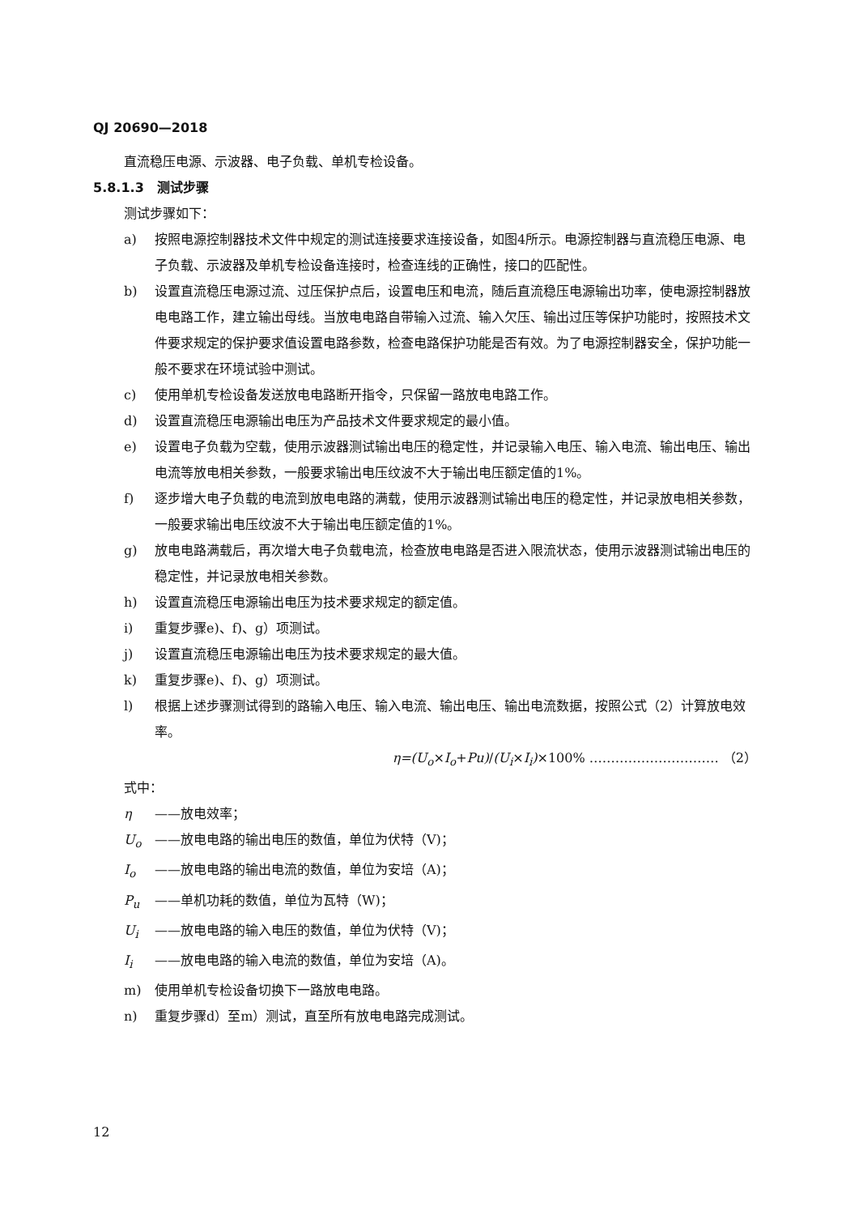QJ 20690—2018
直流稳压电源、示波器、电子负载、单机专检设备。
5.8.1.3　测试步骤
测试步骤如下：
a) 按照电源控制器技术文件中规定的测试连接要求连接设备，如图4所示。电源控制器与直流稳压电源、电子负载、示波器及单机专检设备连接时，检查连线的正确性，接口的匹配性。
b) 设置直流稳压电源过流、过压保护点后，设置电压和电流，随后直流稳压电源输出功率，使电源控制器放电电路工作，建立输出母线。当放电电路自带输入过流、输入欠压、输出过压等保护功能时，按照技术文件要求规定的保护要求值设置电路参数，检查电路保护功能是否有效。为了电源控制器安全，保护功能一般不要求在环境试验中测试。
c) 使用单机专检设备发送放电电路断开指令，只保留一路放电电路工作。
d) 设置直流稳压电源输出电压为产品技术文件要求规定的最小值。
e) 设置电子负载为空载，使用示波器测试输出电压的稳定性，并记录输入电压、输入电流、输出电压、输出电流等放电相关参数，一般要求输出电压纹波不大于输出电压额定值的1%。
f) 逐步增大电子负载的电流到放电电路的满载，使用示波器测试输出电压的稳定性，并记录放电相关参数，一般要求输出电压纹波不大于输出电压额定值的1%。
g) 放电电路满载后，再次增大电子负载电流，检查放电电路是否进入限流状态，使用示波器测试输出电压的稳定性，并记录放电相关参数。
h) 设置直流稳压电源输出电压为技术要求规定的额定值。
i) 重复步骤e)、f)、g）项测试。
j) 设置直流稳压电源输出电压为技术要求规定的最大值。
k) 重复步骤e)、f)、g）项测试。
l) 根据上述步骤测试得到的路输入电压、输入电流、输出电压、输出电流数据，按照公式（2）计算放电效率。
η=(U<sub>o</sub>×I<sub>o</sub>+Pu)/(U<sub>i</sub>×I<sub>i</sub>)×100% ………………………… （2）
式中：
η ——放电效率；
U<sub>o</sub> ——放电电路的输出电压的数值，单位为伏特（V)；
I<sub>o</sub> ——放电电路的输出电流的数值，单位为安培（A)；
P<sub>u</sub> ——单机功耗的数值，单位为瓦特（W)；
U<sub>i</sub> ——放电电路的输入电压的数值，单位为伏特（V)；
I<sub>i</sub> ——放电电路的输入电流的数值，单位为安培（A)。
m) 使用单机专检设备切换下一路放电电路。
n) 重复步骤d）至m）测试，直至所有放电电路完成测试。
12